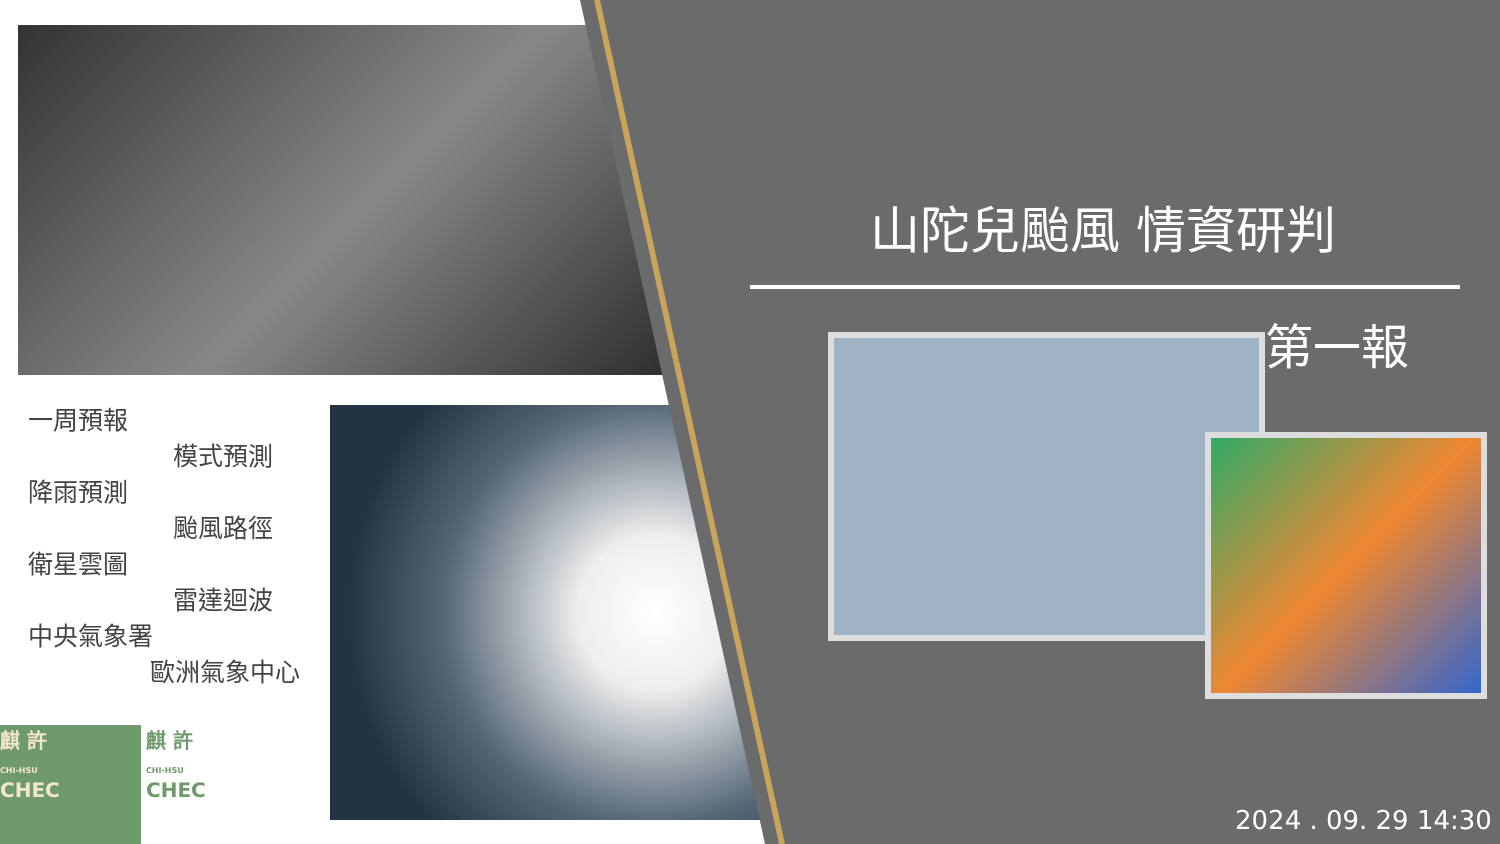一周預報
模式預測
降雨預測
颱風路徑
衛星雲圖
雷達迴波
中央氣象署
歐洲氣象中心
山陀兒颱風 情資研判
第一報
2024 . 09. 29 14:30
麒 許
CHI-HSU
CHEC
麒 許
CHI-HSU
CHEC